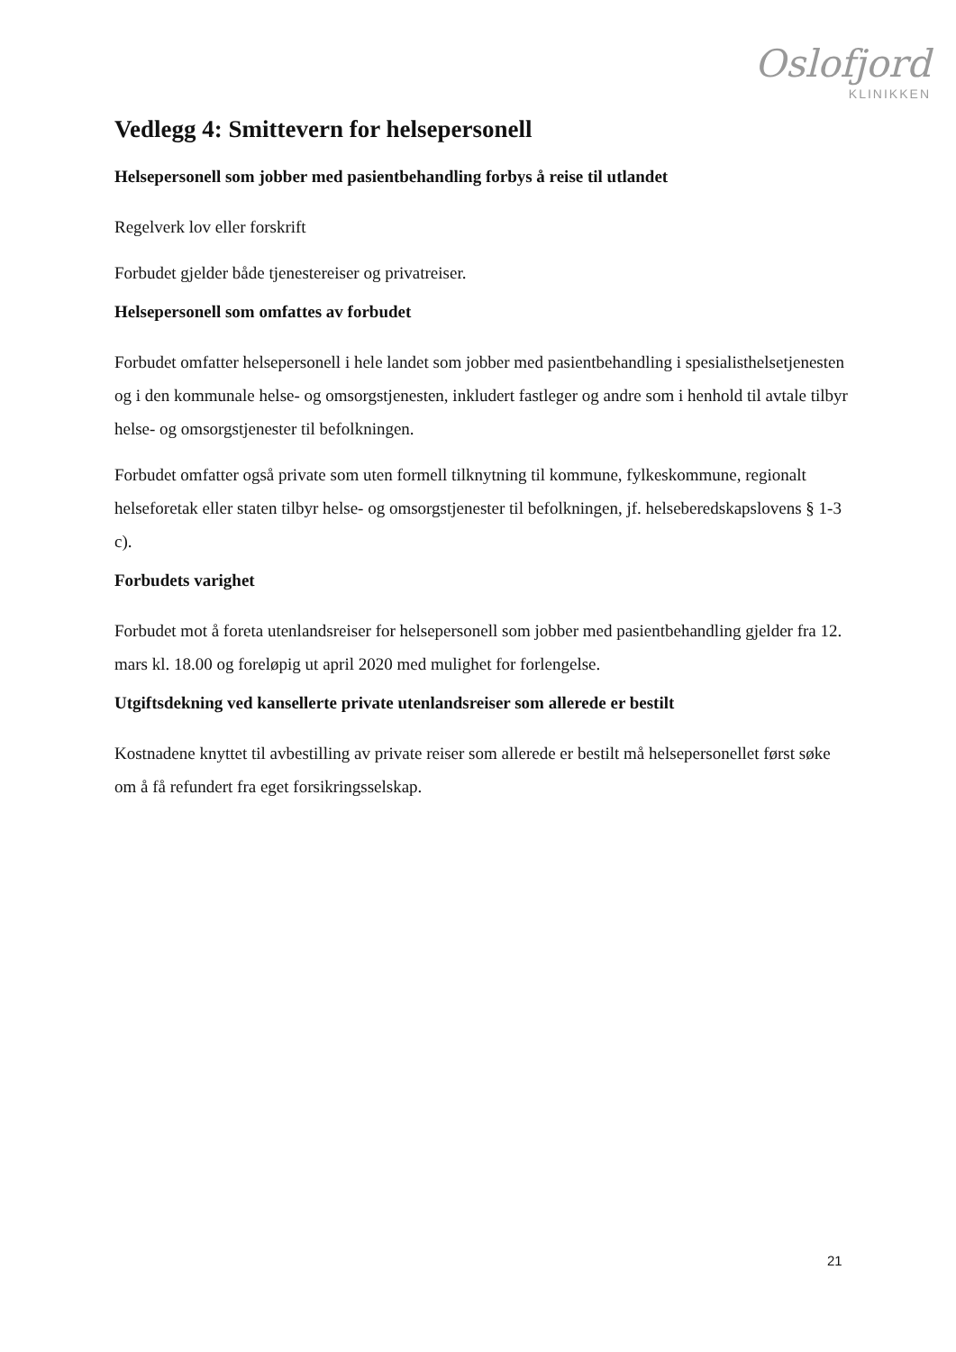Oslofjord
KLINIKKEN
Vedlegg 4: Smittevern for helsepersonell
Helsepersonell som jobber med pasientbehandling forbys å reise til utlandet
Regelverk lov eller forskrift
Forbudet gjelder både tjenestereiser og privatreiser.
Helsepersonell som omfattes av forbudet
Forbudet omfatter helsepersonell i hele landet som jobber med pasientbehandling i spesialisthelsetjenesten og i den kommunale helse- og omsorgstjenesten, inkludert fastleger og andre som i henhold til avtale tilbyr helse- og omsorgstjenester til befolkningen.
Forbudet omfatter også private som uten formell tilknytning til kommune, fylkeskommune, regionalt helseforetak eller staten tilbyr helse- og omsorgstjenester til befolkningen, jf. helseberedskapslovens § 1-3 c).
Forbudets varighet
Forbudet mot å foreta utenlandsreiser for helsepersonell som jobber med pasientbehandling gjelder fra 12. mars kl. 18.00 og foreløpig ut april 2020 med mulighet for forlengelse.
Utgiftsdekning ved kansellerte private utenlandsreiser som allerede er bestilt
Kostnadene knyttet til avbestilling av private reiser som allerede er bestilt må helsepersonellet først søke om å få refundert fra eget forsikringsselskap.
21